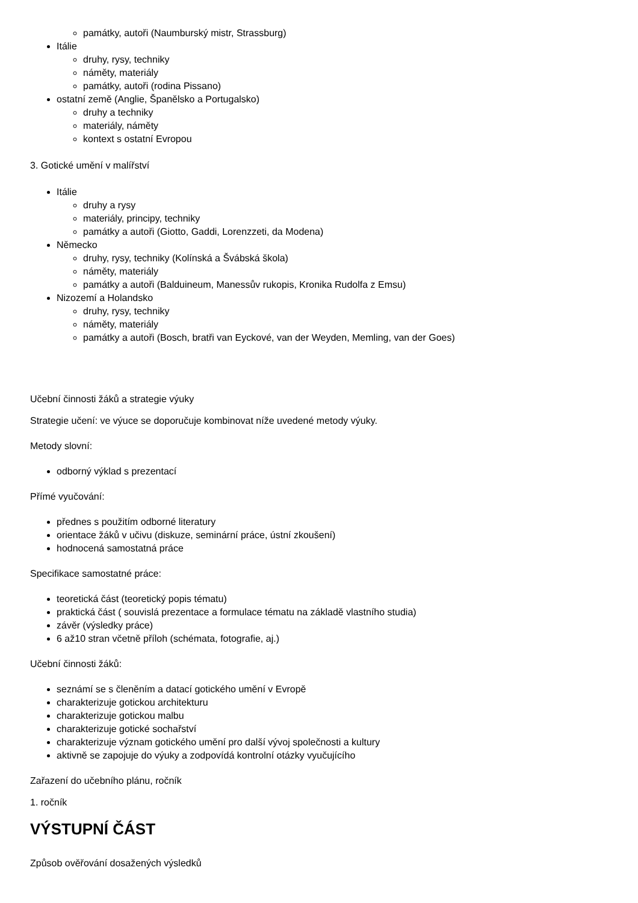památky, autoři (Naumburský mistr, Strassburg)
Itálie
druhy, rysy, techniky
náměty, materiály
památky, autoři (rodina Pissano)
ostatní země (Anglie, Španělsko a Portugalsko)
druhy a techniky
materiály, náměty
kontext s ostatní Evropou
3. Gotické umění v malířství
Itálie
druhy a rysy
materiály, principy, techniky
památky a autoři (Giotto, Gaddi, Lorenzzeti, da Modena)
Německo
druhy, rysy, techniky (Kolínská a Švábská škola)
náměty, materiály
památky a autoři (Balduineum, Manessův rukopis, Kronika Rudolfa z Emsu)
Nizozemí a Holandsko
druhy, rysy, techniky
náměty, materiály
památky a autoři (Bosch, bratři van Eyckové, van der Weyden, Memling, van der Goes)
Učební činnosti žáků a strategie výuky
Strategie učení: ve výuce se doporučuje kombinovat níže uvedené metody výuky.
Metody slovní:
odborný výklad s prezentací
Přímé vyučování:
přednes s použitím odborné literatury
orientace žáků v učivu (diskuze, seminární práce, ústní zkoušení)
hodnocená samostatná práce
Specifikace samostatné práce:
teoretická část (teoretický popis tématu)
praktická část ( souvislá prezentace a formulace tématu na základě vlastního studia)
závěr (výsledky práce)
6 až10 stran včetně příloh (schémata, fotografie, aj.)
Učební činnosti žáků:
seznámí se s členěním a datací gotického umění v Evropě
charakterizuje gotickou architekturu
charakterizuje gotickou malbu
charakterizuje gotické sochařství
charakterizuje význam gotického umění pro další vývoj společnosti a kultury
aktivně se zapojuje do výuky a zodpovídá kontrolní otázky vyučujícího
Zařazení do učebního plánu, ročník
1. ročník
VÝSTUPNÍ ČÁST
Způsob ověřování dosažených výsledků